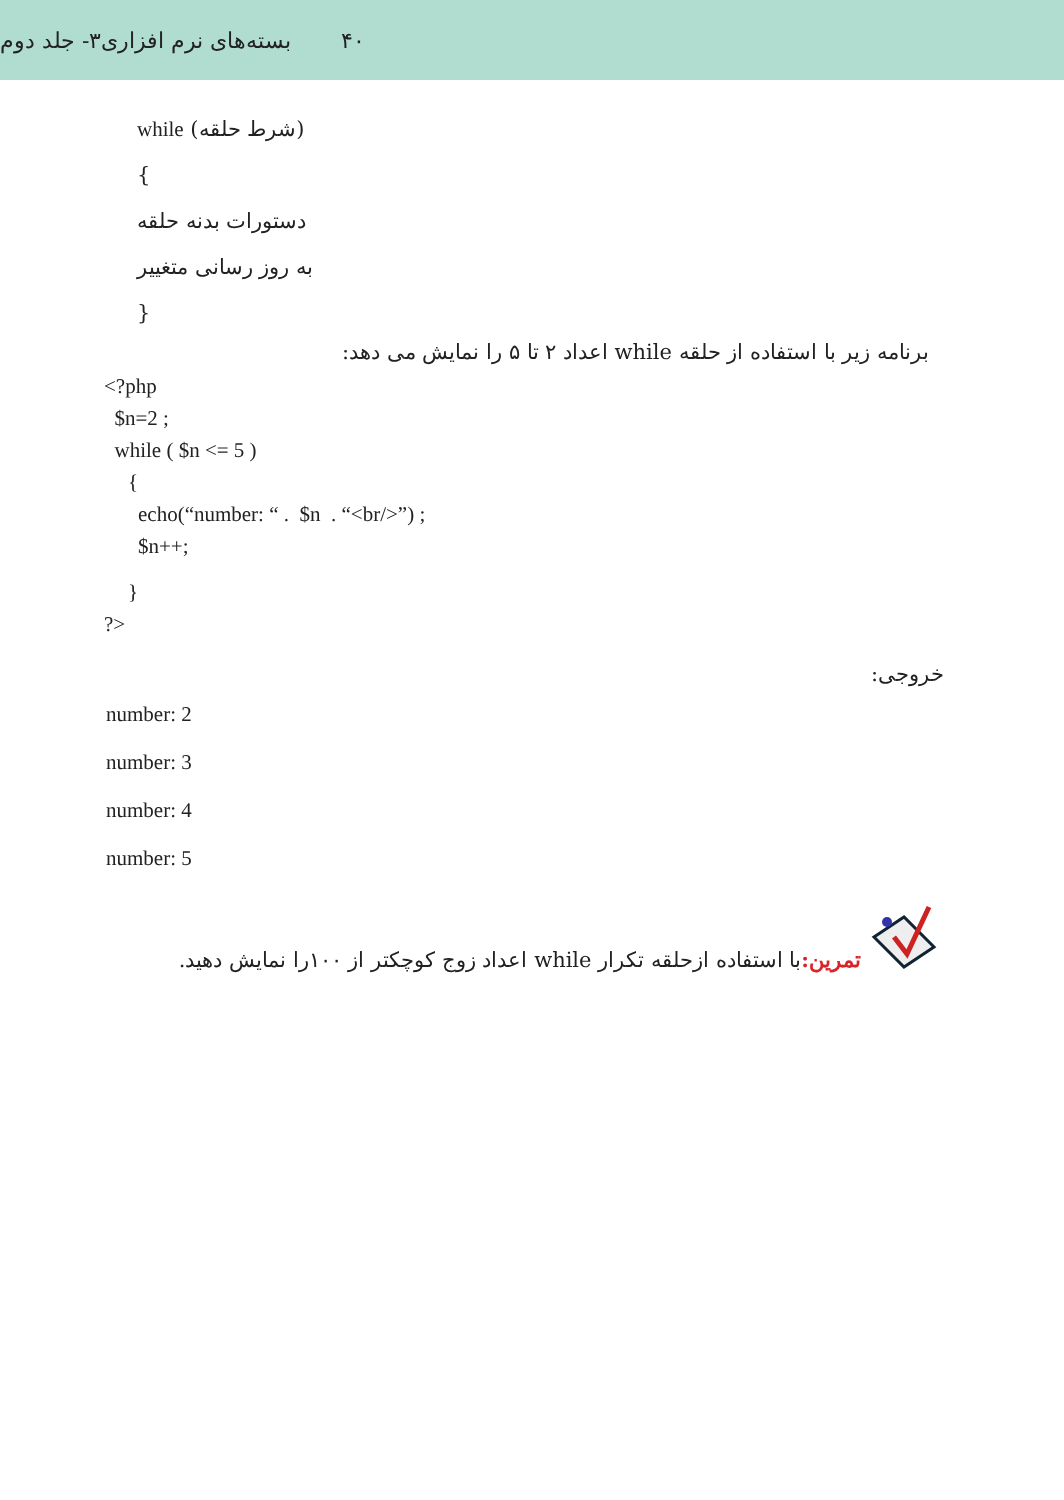۴۰ بسته‌های نرم افزاری۳- جلد دوم
while (شرط حلقه)
{
دستورات بدنه حلقه
به روز رسانی متغییر
}
برنامه زیر با استفاده از حلقه while اعداد ۲ تا ۵ را نمایش می دهد:
<?php
$n=2 ;
while ( $n <= 5 )
{
echo(“number: “ . $n . “<br/>”) ;
$n++;
}
?>
خروجی:
number: 2
number: 3
number: 4
number: 5
تمرین: با استفاده ازحلقه تکرار while اعداد زوج کوچکتر از ۱۰۰را نمایش دهید.